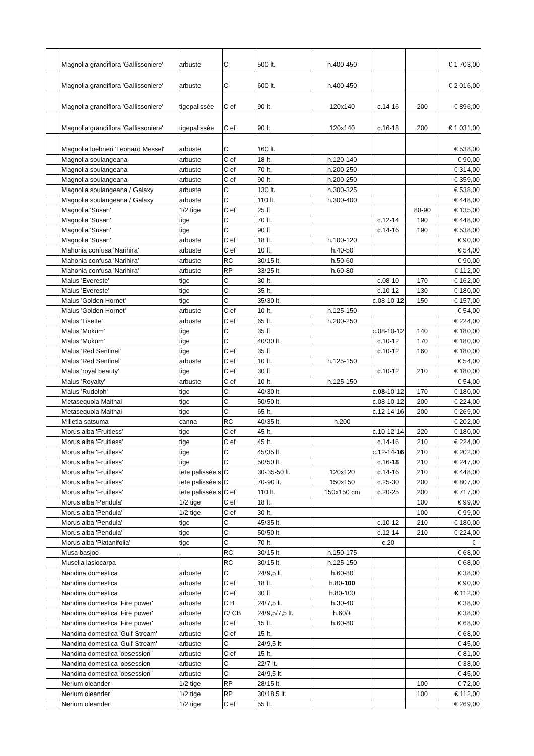| | Magnolia grandiflora 'Gallissoniere' | arbuste | C | 500 lt. | h.400-450 | | | € 1 703,00 |
| | Magnolia grandiflora 'Gallissoniere' | arbuste | C | 600 lt. | h.400-450 | | | € 2 016,00 |
| | Magnolia grandiflora 'Gallissoniere' | tigepalissée | C ef | 90 lt. | 120x140 | c.14-16 | 200 | € 896,00 |
| | Magnolia grandiflora 'Gallissoniere' | tigepalissée | C ef | 90 lt. | 120x140 | c.16-18 | 200 | € 1 031,00 |
| | Magnolia loebneri 'Leonard Messel' | arbuste | C | 160 lt. | | | | € 538,00 |
| | Magnolia soulangeana | arbuste | C ef | 18 lt. | h.120-140 | | | € 90,00 |
| | Magnolia soulangeana | arbuste | C ef | 70 lt. | h.200-250 | | | € 314,00 |
| | Magnolia soulangeana | arbuste | C ef | 90 lt. | h.200-250 | | | € 359,00 |
| | Magnolia soulangeana / Galaxy | arbuste | C | 130 lt. | h.300-325 | | | € 538,00 |
| | Magnolia soulangeana / Galaxy | arbuste | C | 110 lt. | h.300-400 | | | € 448,00 |
| | Magnolia 'Susan' | 1/2 tige | C ef | 25 lt. | | | 80-90 | € 135,00 |
| | Magnolia 'Susan' | tige | C | 70 lt. | | c.12-14 | 190 | € 448,00 |
| | Magnolia 'Susan' | tige | C | 90 lt. | | c.14-16 | 190 | € 538,00 |
| | Magnolia 'Susan' | arbuste | C ef | 18 lt. | h.100-120 | | | € 90,00 |
| | Mahonia confusa 'Narihira' | arbuste | C ef | 10 lt. | h.40-50 | | | € 54,00 |
| | Mahonia confusa 'Narihira' | arbuste | RC | 30/15 lt. | h.50-60 | | | € 90,00 |
| | Mahonia confusa 'Narihira' | arbuste | RP | 33/25 lt. | h.60-80 | | | € 112,00 |
| | Malus 'Evereste' | tige | C | 30 lt. | | c.08-10 | 170 | € 162,00 |
| | Malus 'Evereste' | tige | C | 35 lt. | | c.10-12 | 130 | € 180,00 |
| | Malus 'Golden Hornet' | tige | C | 35/30 lt. | | c.08-10- 12 | 150 | € 157,00 |
| | Malus 'Golden Hornet' | arbuste | C ef | 10 lt. | h.125-150 | | | € 54,00 |
| | Malus 'Lisette' | arbuste | C ef | 65 lt. | h.200-250 | | | € 224,00 |
| | Malus 'Mokum' | tige | C | 35 lt. | | c.08-10-12 | 140 | € 180,00 |
| | Malus 'Mokum' | tige | C | 40/30 lt. | | c.10-12 | 170 | € 180,00 |
| | Malus 'Red Sentinel' | tige | C ef | 35 lt. | | c.10-12 | 160 | € 180,00 |
| | Malus 'Red Sentinel' | arbuste | C ef | 10 lt. | h.125-150 | | | € 54,00 |
| | Malus 'royal beauty' | tige | C ef | 30 lt. | | c.10-12 | 210 | € 180,00 |
| | Malus 'Royalty' | arbuste | C ef | 10 lt. | h.125-150 | | | € 54,00 |
| | Malus 'Rudolph' | tige | C | 40/30 lt. | | c. 08- 10-12 | 170 | € 180,00 |
| | Metasequoia Maithai | tige | C | 50/50 lt. | | c.08-10-12 | 200 | € 224,00 |
| | Metasequoia Maithai | tige | C | 65 lt. | | c.12-14-16 | 200 | € 269,00 |
| | Milletia satsuma | canna | RC | 40/35 lt. | h.200 | | | € 202,00 |
| | Morus alba 'Fruitless' | tige | C ef | 45 lt. | | c.10-12-14 | 220 | € 180,00 |
| | Morus alba 'Fruitless' | tige | C ef | 45 lt. | | c.14-16 | 210 | € 224,00 |
| | Morus alba 'Fruitless' | tige | C | 45/35 lt. | | c.12-14- 16 | 210 | € 202,00 |
| | Morus alba 'Fruitless' | tige | C | 50/50 lt. | | c.16- 18 | 210 | € 247,00 |
| | Morus alba 'Fruitless' | tete palissée s | C | 30-35-50 lt. | 120x120 | c.14-16 | 210 | € 448,00 |
| | Morus alba 'Fruitless' | tete palissée s | C | 70-90 lt. | 150x150 | c.25-30 | 200 | € 807,00 |
| | Morus alba 'Fruitless' | tete palissée s | C ef | 110 lt. | 150x150 cm | c.20-25 | 200 | € 717,00 |
| | Morus alba 'Pendula' | 1/2 tige | C ef | 18 lt. | | | 100 | € 99,00 |
| | Morus alba 'Pendula' | 1/2 tige | C ef | 30 lt. | | | 100 | € 99,00 |
| | Morus alba 'Pendula' | tige | C | 45/35 lt. | | c.10-12 | 210 | € 180,00 |
| | Morus alba 'Pendula' | tige | C | 50/50 lt. | | c.12-14 | 210 | € 224,00 |
| | Morus alba 'Platanifolia' | tige | C | 70 lt. | | c.20 | | € - |
| | Musa basjoo | . | RC | 30/15 lt. | h.150-175 | | | € 68,00 |
| | Musella lasiocarpa | . | RC | 30/15 lt. | h.125-150 | | | € 68,00 |
| | Nandina domestica | arbuste | C | 24/9,5 lt. | h.60-80 | | | € 38,00 |
| | Nandina domestica | arbuste | C ef | 18 lt. | h.80- 100 | | | € 90,00 |
| | Nandina domestica | arbuste | C ef | 30 lt. | h.80-100 | | | € 112,00 |
| | Nandina domestica 'Fire power' | arbuste | C B | 24/7,5 lt. | h.30-40 | | | € 38,00 |
| | Nandina domestica 'Fire power' | arbuste | C/ CB | 24/9,5/7,5 lt. | h.60/+ | | | € 38,00 |
| | Nandina domestica 'Fire power' | arbuste | C ef | 15 lt. | h.60-80 | | | € 68,00 |
| | Nandina domestica 'Gulf Stream' | arbuste | C ef | 15 lt. | | | | € 68,00 |
| | Nandina domestica 'Gulf Stream' | arbuste | C | 24/9,5 lt. | | | | € 45,00 |
| | Nandina domestica 'obsession' | arbuste | C ef | 15 lt. | | | | € 81,00 |
| | Nandina domestica 'obsession' | arbuste | C | 22/7 lt. | | | | € 38,00 |
| | Nandina domestica 'obsession' | arbuste | C | 24/9,5 lt. | | | | € 45,00 |
| | Nerium oleander | 1/2 tige | RP | 28/15 lt. | | | 100 | € 72,00 |
| | Nerium oleander | 1/2 tige | RP | 30/18,5 lt. | | | 100 | € 112,00 |
| | Nerium oleander | 1/2 tige | C ef | 55 lt. | | | | € 269,00 |